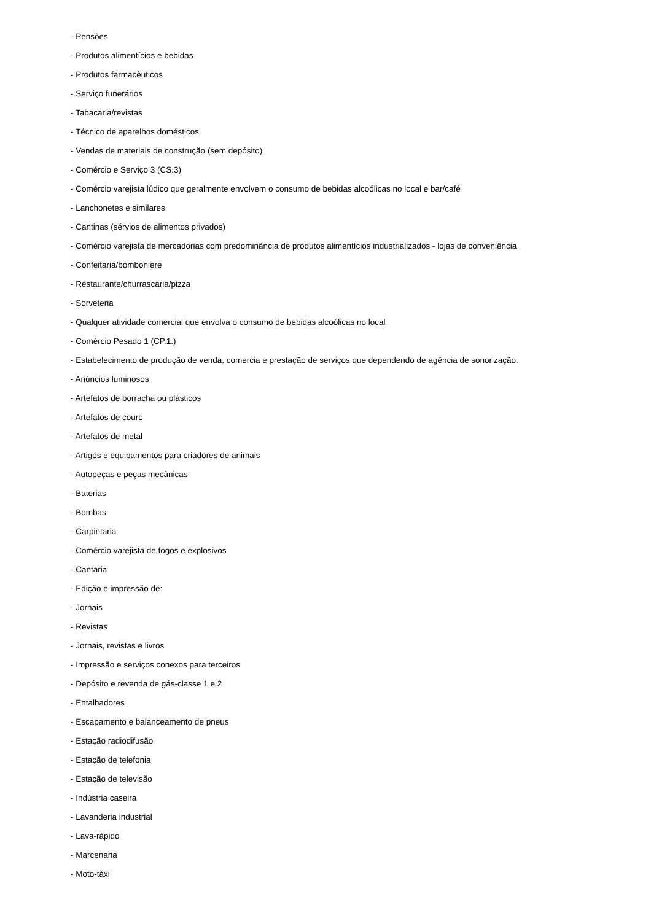- Pensões
- Produtos alimentícios e bebidas
- Produtos farmacêuticos
- Serviço funerários
- Tabacaria/revistas
- Técnico de aparelhos domésticos
- Vendas de materiais de construção (sem depósito)
- Comércio e Serviço 3 (CS.3)
- Comércio varejista lúdico que geralmente envolvem o consumo de bebidas alcoólicas no local e bar/café
- Lanchonetes e similares
- Cantinas (sérvios de alimentos privados)
- Comércio varejista de mercadorias com predominância de produtos alimentícios industrializados - lojas de conveniência
- Confeitaria/bomboniere
- Restaurante/churrascaria/pizza
- Sorveteria
- Qualquer atividade comercial que envolva o consumo de bebidas alcoólicas no local
- Comércio Pesado 1 (CP.1.)
- Estabelecimento de produção de venda, comercia e prestação de serviços que dependendo de agência de sonorização.
- Anúncios luminosos
- Artefatos de borracha ou plásticos
- Artefatos de couro
- Artefatos de metal
- Artigos e equipamentos para criadores de animais
- Autopeças e peças mecânicas
- Baterias
- Bombas
- Carpintaria
- Comércio varejista de fogos e explosivos
- Cantaria
- Edição e impressão de:
- Jornais
- Revistas
- Jornais, revistas e livros
- Impressão e serviços conexos para terceiros
- Depósito e revenda de gás-classe 1 e 2
- Entalhadores
- Escapamento e balanceamento de pneus
- Estação radiodifusão
- Estação de telefonia
- Estação de televisão
- Indústria caseira
- Lavanderia industrial
- Lava-rápido
- Marcenaria
- Moto-táxi